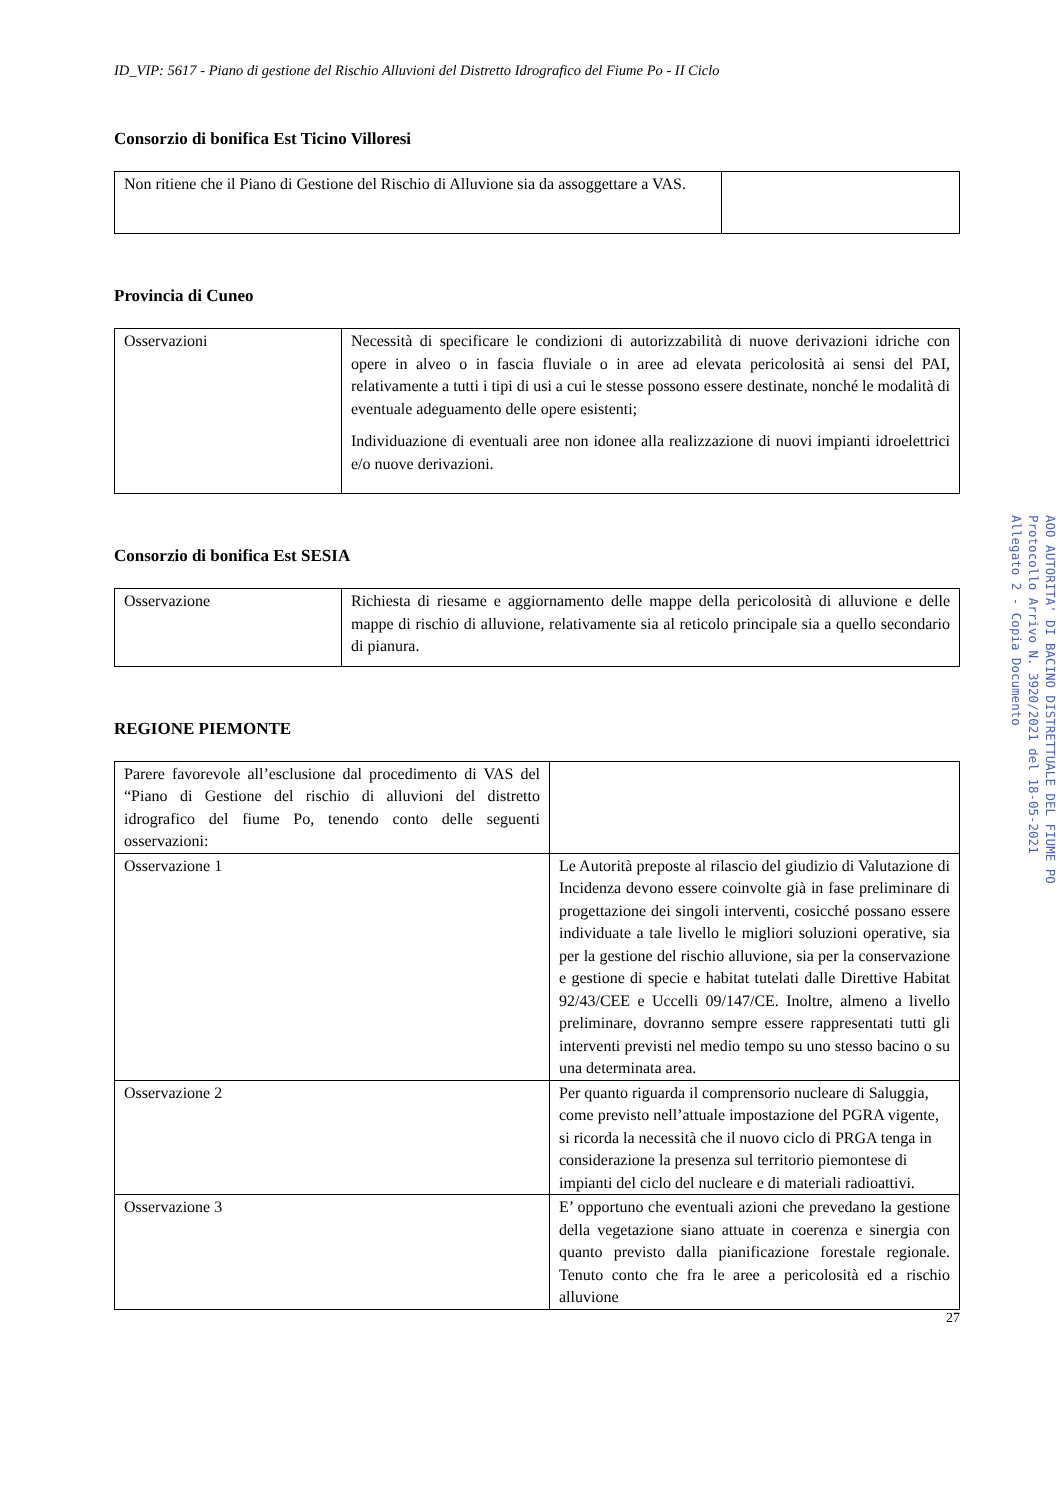ID_VIP: 5617 - Piano di gestione del Rischio Alluvioni del Distretto Idrografico del Fiume Po - II Ciclo
Consorzio di bonifica Est Ticino Villoresi
| Non ritiene che il Piano di Gestione del Rischio di Alluvione sia da assoggettare a VAS. | |
Provincia di Cuneo
| Osservazioni | Necessità di specificare le condizioni di autorizzabilità di nuove derivazioni idriche con opere in alveo o in fascia fluviale o in aree ad elevata pericolosità ai sensi del PAI, relativamente a tutti i tipi di usi a cui le stesse possono essere destinate, nonché le modalità di eventuale adeguamento delle opere esistenti; Individuazione di eventuali aree non idonee alla realizzazione di nuovi impianti idroelettrici e/o nuove derivazioni. |
Consorzio di bonifica Est SESIA
| Osservazione | Richiesta di riesame e aggiornamento delle mappe della pericolosità di alluvione e delle mappe di rischio di alluvione, relativamente sia al reticolo principale sia a quello secondario di pianura. |
REGIONE PIEMONTE
| Parere favorevole all’esclusione dal procedimento di VAS del “Piano di Gestione del rischio di alluvioni del distretto idrografico del fiume Po, tenendo conto delle seguenti osservazioni: | |
| Osservazione 1 | Le Autorità preposte al rilascio del giudizio di Valutazione di Incidenza devono essere coinvolte già in fase preliminare di progettazione dei singoli interventi, cosicché possano essere individuate a tale livello le migliori soluzioni operative, sia per la gestione del rischio alluvione, sia per la conservazione e gestione di specie e habitat tutelati dalle Direttive Habitat 92/43/CEE e Uccelli 09/147/CE. Inoltre, almeno a livello preliminare, dovranno sempre essere rappresentati tutti gli interventi previsti nel medio tempo su uno stesso bacino o su una determinata area. |
| Osservazione 2 | Per quanto riguarda il comprensorio nucleare di Saluggia, come previsto nell’attuale impostazione del PGRA vigente, si ricorda la necessità che il nuovo ciclo di PRGA tenga in considerazione la presenza sul territorio piemontese di impianti del ciclo del nucleare e di materiali radioattivi. |
| Osservazione 3 | E’ opportuno che eventuali azioni che prevedano la gestione della vegetazione siano attuate in coerenza e sinergia con quanto previsto dalla pianificazione forestale regionale. Tenuto conto che fra le aree a pericolosità ed a rischio alluvione |
27
AOO AUTORITA' DI BACINO DISTRETTUALE DEL FIUME PO
Protocollo Arrivo N. 3920/2021 del 18-05-2021
Allegato 2 - Copia Documento